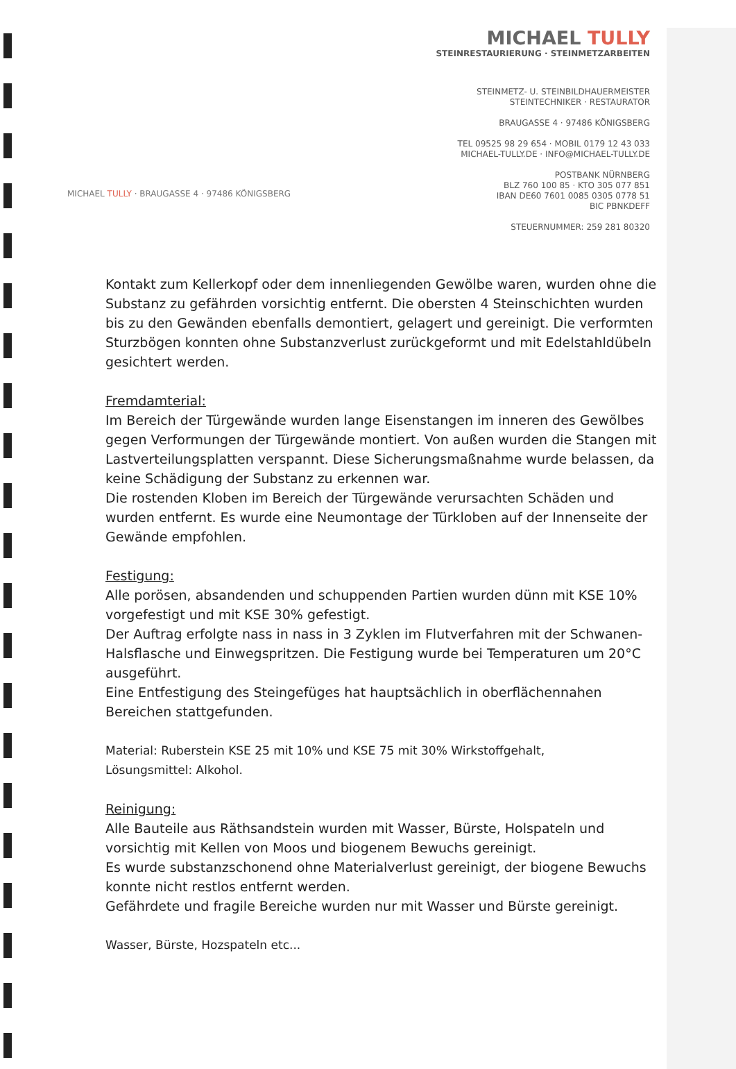MICHAEL TULLY
STEINRESTAURIERUNG · STEINMETZARBEITEN
STEINMETZ- U. STEINBILDHAUERMEISTER
STEINTECHNIKER · RESTAURATOR
BRAUGASSE 4 · 97486 KÖNIGSBERG
TEL 09525 98 29 654 · MOBIL 0179 12 43 033
MICHAEL-TULLY.DE · INFO@MICHAEL-TULLY.DE
POSTBANK NÜRNBERG
BLZ 760 100 85 · KTO 305 077 851
IBAN DE60 7601 0085 0305 0778 51
BIC PBNKDEFF
STEUERNUMMER: 259 281 80320
MICHAEL TULLY · BRAUGASSE 4 · 97486 KÖNIGSBERG
Kontakt zum Kellerkopf oder dem innenliegenden Gewölbe waren, wurden ohne die Substanz zu gefährden vorsichtig entfernt. Die obersten 4 Steinschichten wurden bis zu den Gewänden ebenfalls demontiert, gelagert und gereinigt. Die verformten Sturzbögen konnten ohne Substanzverlust zurückgeformt und mit Edelstahldübeln gesichtert werden.
Fremdamterial:
Im Bereich der Türgewände wurden lange Eisenstangen im inneren des Gewölbes gegen Verformungen der Türgewände montiert. Von außen wurden die Stangen mit Lastverteilungsplatten verspannt. Diese Sicherungsmaßnahme wurde belassen, da keine Schädigung der Substanz zu erkennen war.
Die rostenden Kloben im Bereich der Türgewände verursachten Schäden und wurden entfernt. Es wurde eine Neumontage der Türkloben auf der Innenseite der Gewände empfohlen.
Festigung:
Alle porösen, absandenden und schuppenden Partien wurden dünn mit KSE 10% vorgefestigt und mit KSE 30% gefestigt.
Der Auftrag erfolgte nass in nass in 3 Zyklen im Flutverfahren mit der Schwanen-Halsflasche und Einwegspritzen. Die Festigung wurde bei Temperaturen um 20°C ausgeführt.
Eine Entfestigung des Steingefüges hat hauptsächlich in oberflächennahen Bereichen stattgefunden.
Material: Ruberstein KSE 25 mit 10% und KSE 75 mit 30% Wirkstoffgehalt,
Lösungsmittel: Alkohol.
Reinigung:
Alle Bauteile aus Räthsandstein wurden mit Wasser, Bürste, Holspateln und vorsichtig mit Kellen von Moos und biogenem Bewuchs gereinigt.
Es wurde substanzschonend ohne Materialverlust gereinigt, der biogene Bewuchs konnte nicht restlos entfernt werden.
Gefährdete und fragile Bereiche wurden nur mit Wasser und Bürste gereinigt.
Wasser, Bürste, Hozspateln etc...